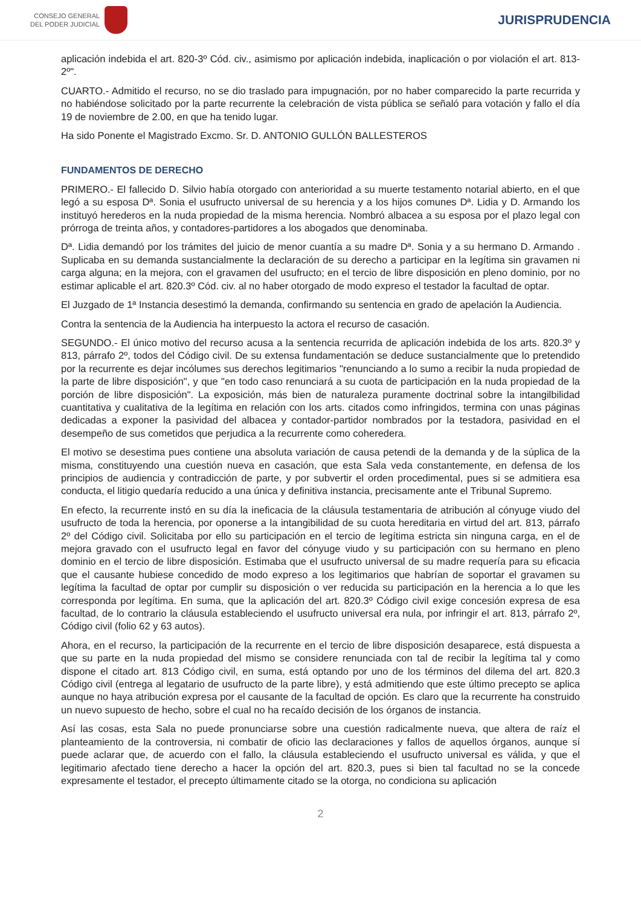CONSEJO GENERAL
DEL PODER JUDICIAL
JURISPRUDENCIA
aplicación indebida el art. 820-3º Cód. civ., asimismo por aplicación indebida, inaplicación o por violación el art. 813-2º".
CUARTO.- Admitido el recurso, no se dio traslado para impugnación, por no haber comparecido la parte recurrida y no habiéndose solicitado por la parte recurrente la celebración de vista pública se señaló para votación y fallo el día 19 de noviembre de 2.00, en que ha tenido lugar.
Ha sido Ponente el Magistrado Excmo. Sr. D. ANTONIO GULLÓN BALLESTEROS
FUNDAMENTOS DE DERECHO
PRIMERO.- El fallecido D. Silvio había otorgado con anterioridad a su muerte testamento notarial abierto, en el que legó a su esposa Dª. Sonia el usufructo universal de su herencia y a los hijos comunes Dª. Lidia y D. Armando los instituyó herederos en la nuda propiedad de la misma herencia. Nombró albacea a su esposa por el plazo legal con prórroga de treinta años, y contadores-partidores a los abogados que denominaba.
Dª. Lidia demandó por los trámites del juicio de menor cuantía a su madre Dª. Sonia y a su hermano D. Armando . Suplicaba en su demanda sustancialmente la declaración de su derecho a participar en la legítima sin gravamen ni carga alguna; en la mejora, con el gravamen del usufructo; en el tercio de libre disposición en pleno dominio, por no estimar aplicable el art. 820.3º Cód. civ. al no haber otorgado de modo expreso el testador la facultad de optar.
El Juzgado de 1ª Instancia desestimó la demanda, confirmando su sentencia en grado de apelación la Audiencia.
Contra la sentencia de la Audiencia ha interpuesto la actora el recurso de casación.
SEGUNDO.- El único motivo del recurso acusa a la sentencia recurrida de aplicación indebida de los arts. 820.3º y 813, párrafo 2º, todos del Código civil. De su extensa fundamentación se deduce sustancialmente que lo pretendido por la recurrente es dejar incólumes sus derechos legitimarios "renunciando a lo sumo a recibir la nuda propiedad de la parte de libre disposición", y que "en todo caso renunciará a su cuota de participación en la nuda propiedad de la porción de libre disposición". La exposición, más bien de naturaleza puramente doctrinal sobre la intangilbilidad cuantitativa y cualitativa de la legítima en relación con los arts. citados como infringidos, termina con unas páginas dedicadas a exponer la pasividad del albacea y contador-partidor nombrados por la testadora, pasividad en el desempeño de sus cometidos que perjudica a la recurrente como coheredera.
El motivo se desestima pues contiene una absoluta variación de causa petendi de la demanda y de la súplica de la misma, constituyendo una cuestión nueva en casación, que esta Sala veda constantemente, en defensa de los principios de audiencia y contradicción de parte, y por subvertir el orden procedimental, pues si se admitiera esa conducta, el litigio quedaría reducido a una única y definitiva instancia, precisamente ante el Tribunal Supremo.
En efecto, la recurrente instó en su día la ineficacia de la cláusula testamentaria de atribución al cónyuge viudo del usufructo de toda la herencia, por oponerse a la intangibilidad de su cuota hereditaria en virtud del art. 813, párrafo 2º del Código civil. Solicitaba por ello su participación en el tercio de legítima estricta sin ninguna carga, en el de mejora gravado con el usufructo legal en favor del cónyuge viudo y su participación con su hermano en pleno dominio en el tercio de libre disposición. Estimaba que el usufructo universal de su madre requería para su eficacia que el causante hubiese concedido de modo expreso a los legitimarios que habrían de soportar el gravamen su legítima la facultad de optar por cumplir su disposición o ver reducida su participación en la herencia a lo que les corresponda por legítima. En suma, que la aplicación del art. 820.3º Código civil exige concesión expresa de esa facultad, de lo contrario la cláusula estableciendo el usufructo universal era nula, por infringir el art. 813, párrafo 2º, Código civil (folio 62 y 63 autos).
Ahora, en el recurso, la participación de la recurrente en el tercio de libre disposición desaparece, está dispuesta a que su parte en la nuda propiedad del mismo se considere renunciada con tal de recibir la legítima tal y como dispone el citado art. 813 Código civil, en suma, está optando por uno de los términos del dilema del art. 820.3 Código civil (entrega al legatario de usufructo de la parte libre), y está admitiendo que este último precepto se aplica aunque no haya atribución expresa por el causante de la facultad de opción. Es claro que la recurrente ha construido un nuevo supuesto de hecho, sobre el cual no ha recaído decisión de los órganos de instancia.
Así las cosas, esta Sala no puede pronunciarse sobre una cuestión radicalmente nueva, que altera de raíz el planteamiento de la controversia, ni combatir de oficio las declaraciones y fallos de aquellos órganos, aunque sí puede aclarar que, de acuerdo con el fallo, la cláusula estableciendo el usufructo universal es válida, y que el legitimario afectado tiene derecho a hacer la opción del art. 820.3, pues si bien tal facultad no se la concede expresamente el testador, el precepto últimamente citado se la otorga, no condiciona su aplicación
2